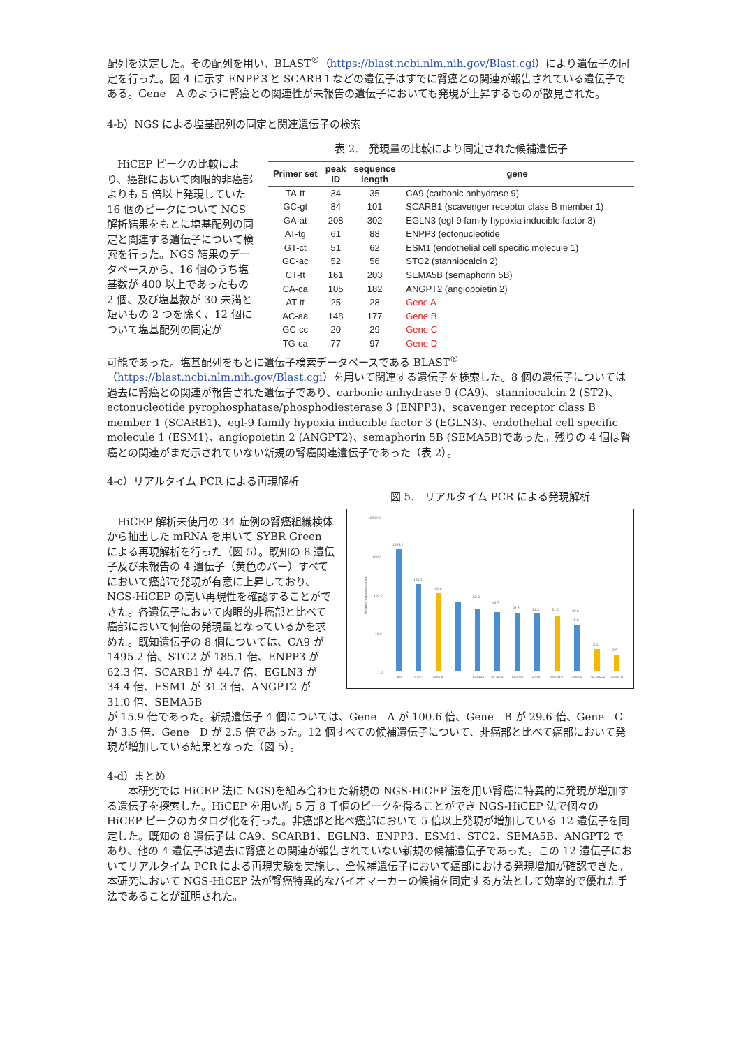配列を決定した。その配列を用い、BLAST<sup>®</sup>（https://blast.ncbi.nlm.nih.gov/Blast.cgi）により遺伝子の同定を行った。図 4 に示す ENPP３と SCARB１などの遺伝子はすでに腎癌との関連が報告されている遺伝子である。Gene　A のように腎癌との関連性が未報告の遺伝子においても発現が上昇するものが散見された。
4-b）NGS による塩基配列の同定と関連遺伝子の検索
HiCEP ピークの比較により、癌部において肉眼的非癌部よりも 5 倍以上発現していた 16 個のピークについて NGS 解析結果をもとに塩基配列の同定と関連する遺伝子について検索を行った。NGS 結果のデータベースから、16 個のうち塩基数が 400 以上であったもの 2 個、及び塩基数が 30 未満と短いもの 2 つを除く、12 個について塩基配列の同定が
表 2.　発現量の比較により同定された候補遺伝子
| Primer set | peak ID | sequence length | gene |
| --- | --- | --- | --- |
| TA-tt | 34 | 35 | CA9 (carbonic anhydrase 9) |
| GC-gt | 84 | 101 | SCARB1 (scavenger receptor class B member 1) |
| GA-at | 208 | 302 | EGLN3 (egl-9 family hypoxia inducible factor 3) |
| AT-tg | 61 | 88 | ENPP3 (ectonucleotide |
| GT-ct | 51 | 62 | ESM1 (endothelial cell specific molecule 1) |
| GC-ac | 52 | 56 | STC2 (stanniocalcin 2) |
| CT-tt | 161 | 203 | SEMA5B (semaphorin 5B) |
| CA-ca | 105 | 182 | ANGPT2 (angiopoietin 2) |
| AT-tt | 25 | 28 | Gene A |
| AC-aa | 148 | 177 | Gene B |
| GC-cc | 20 | 29 | Gene C |
| TG-ca | 77 | 97 | Gene D |
可能であった。塩基配列をもとに遺伝子検索データベースである BLAST<sup>®</sup>（https://blast.ncbi.nlm.nih.gov/Blast.cgi）を用いて関連する遺伝子を検索した。8 個の遺伝子については過去に腎癌との関連が報告された遺伝子であり、carbonic anhydrase 9 (CA9)、stanniocalcin 2 (ST2)、ectonucleotide pyrophosphatase/phosphodiesterase 3 (ENPP3)、scavenger receptor class B member 1 (SCARB1)、egl-9 family hypoxia inducible factor 3 (EGLN3)、endothelial cell specific molecule 1 (ESM1)、angiopoietin 2 (ANGPT2)、semaphorin 5B (SEMA5B)であった。残りの 4 個は腎癌との関連がまだ示されていない新規の腎癌関連遺伝子であった（表 2）。
4-c）リアルタイム PCR による再現解析
HiCEP 解析未使用の 34 症例の腎癌組織検体から抽出した mRNA を用いて SYBR Green による再現解析を行った（図 5）。既知の 8 遺伝子及び未報告の 4 遺伝子（黄色のバー）すべてにおいて癌部で発現が有意に上昇しており、NGS-HiCEP の高い再現性を確認することができた。各遺伝子において肉眼的非癌部と比べて癌部において何倍の発現量となっているかを求めた。既知遺伝子の 8 個については、CA9 が 1495.2 倍、STC2 が 185.1 倍、ENPP3 が 62.3 倍、SCARB1 が 44.7 倍、EGLN3 が 34.4 倍、ESM1 が 31.3 倍、ANGPT2 が 31.0 倍、SEMA5B
図 5.　リアルタイム PCR による発現解析
10000.0
1000.0
100.0
10.0
1.0
Relative expression ratio
1495.2
185.1
100.6
62.3
44.7
34.4
31.3
31.0
29.6
15.9
3.5
2.5
CA9
STC2
Gene A
ENPP3
SCARB1
EGLN3
ESM1
ANGPT2
Gene B
SEMA5B
Gene D
が 15.9 倍であった。新規遺伝子 4 個については、Gene　A が 100.6 倍、Gene　B が 29.6 倍、Gene　C が 3.5 倍、Gene　D が 2.5 倍であった。12 個すべての候補遺伝子について、非癌部と比べて癌部において発現が増加している結果となった（図 5）。
4-d）まとめ
本研究では HiCEP 法に NGS)を組み合わせた新規の NGS-HiCEP 法を用い腎癌に特異的に発現が増加する遺伝子を探索した。HiCEP を用い約 5 万 8 千個のピークを得ることができ NGS-HiCEP 法で個々の HiCEP ピークのカタログ化を行った。非癌部と比べ癌部において 5 倍以上発現が増加している 12 遺伝子を同定した。既知の 8 遺伝子は CA9、SCARB1、EGLN3、ENPP3、ESM1、STC2、SEMA5B、ANGPT2 であり、他の 4 遺伝子は過去に腎癌との関連が報告されていない新規の候補遺伝子であった。この 12 遺伝子においてリアルタイム PCR による再現実験を実施し、全候補遺伝子において癌部における発現増加が確認できた。本研究において NGS-HiCEP 法が腎癌特異的なバイオマーカーの候補を同定する方法として効率的で優れた手法であることが証明された。